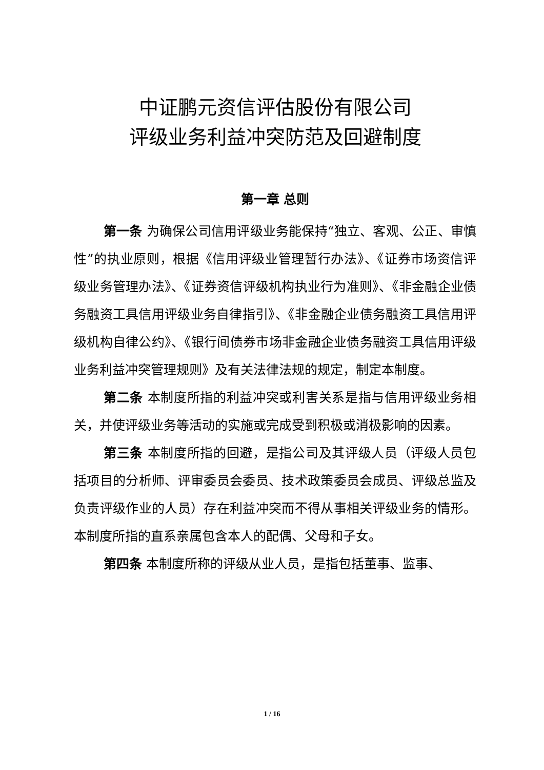中证鹏元资信评估股份有限公司
评级业务利益冲突防范及回避制度
第一章 总则
第一条 为确保公司信用评级业务能保持“独立、客观、公正、审慎性”的执业原则，根据《信用评级业管理暂行办法》、《证券市场资信评级业务管理办法》、《证券资信评级机构执业行为准则》、《非金融企业债务融资工具信用评级业务自律指引》、《非金融企业债务融资工具信用评级机构自律公约》、《银行间债券市场非金融企业债务融资工具信用评级业务利益冲突管理规则》及有关法律法规的规定，制定本制度。
第二条 本制度所指的利益冲突或利害关系是指与信用评级业务相关，并使评级业务等活动的实施或完成受到积极或消极影响的因素。
第三条 本制度所指的回避，是指公司及其评级人员（评级人员包括项目的分析师、评审委员会委员、技术政策委员会成员、评级总监及负责评级作业的人员）存在利益冲突而不得从事相关评级业务的情形。本制度所指的直系亲属包含本人的配偶、父母和子女。
第四条 本制度所称的评级从业人员，是指包括董事、监事、
1 / 16